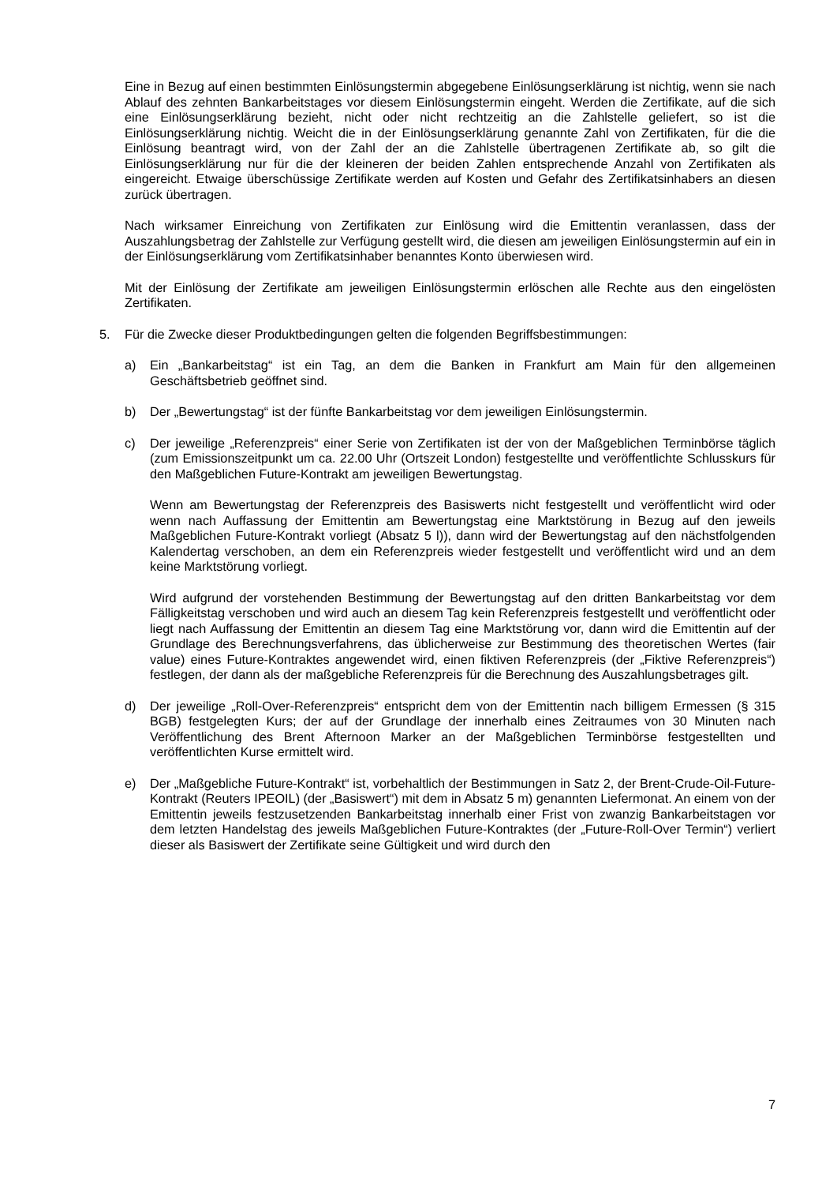Eine in Bezug auf einen bestimmten Einlösungstermin abgegebene Einlösungserklärung ist nichtig, wenn sie nach Ablauf des zehnten Bankarbeitstages vor diesem Einlösungstermin eingeht. Werden die Zertifikate, auf die sich eine Einlösungserklärung bezieht, nicht oder nicht rechtzeitig an die Zahlstelle geliefert, so ist die Einlösungserklärung nichtig. Weicht die in der Einlösungserklärung genannte Zahl von Zertifikaten, für die die Einlösung beantragt wird, von der Zahl der an die Zahlstelle übertragenen Zertifikate ab, so gilt die Einlösungserklärung nur für die der kleineren der beiden Zahlen entsprechende Anzahl von Zertifikaten als eingereicht. Etwaige überschüssige Zertifikate werden auf Kosten und Gefahr des Zertifikatsinhabers an diesen zurück übertragen.
Nach wirksamer Einreichung von Zertifikaten zur Einlösung wird die Emittentin veranlassen, dass der Auszahlungsbetrag der Zahlstelle zur Verfügung gestellt wird, die diesen am jeweiligen Einlösungstermin auf ein in der Einlösungserklärung vom Zertifikatsinhaber benanntes Konto überwiesen wird.
Mit der Einlösung der Zertifikate am jeweiligen Einlösungstermin erlöschen alle Rechte aus den eingelösten Zertifikaten.
5. Für die Zwecke dieser Produktbedingungen gelten die folgenden Begriffsbestimmungen:
a) Ein „Bankarbeitstag“ ist ein Tag, an dem die Banken in Frankfurt am Main für den allgemeinen Geschäftsbetrieb geöffnet sind.
b) Der „Bewertungstag“ ist der fünfte Bankarbeitstag vor dem jeweiligen Einlösungstermin.
c) Der jeweilige „Referenzpreis“ einer Serie von Zertifikaten ist der von der Maßgeblichen Terminbörse täglich (zum Emissionszeitpunkt um ca. 22.00 Uhr (Ortszeit London) festgestellte und veröffentlichte Schlusskurs für den Maßgeblichen Future-Kontrakt am jeweiligen Bewertungstag.
Wenn am Bewertungstag der Referenzpreis des Basiswerts nicht festgestellt und veröffentlicht wird oder wenn nach Auffassung der Emittentin am Bewertungstag eine Marktstörung in Bezug auf den jeweils Maßgeblichen Future-Kontrakt vorliegt (Absatz 5 l)), dann wird der Bewertungstag auf den nächstfolgenden Kalendertag verschoben, an dem ein Referenzpreis wieder festgestellt und veröffentlicht wird und an dem keine Marktstörung vorliegt.
Wird aufgrund der vorstehenden Bestimmung der Bewertungstag auf den dritten Bankarbeitstag vor dem Fälligkeitstag verschoben und wird auch an diesem Tag kein Referenzpreis festgestellt und veröffentlicht oder liegt nach Auffassung der Emittentin an diesem Tag eine Marktstörung vor, dann wird die Emittentin auf der Grundlage des Berechnungsverfahrens, das üblicherweise zur Bestimmung des theoretischen Wertes (fair value) eines Future-Kontraktes angewendet wird, einen fiktiven Referenzpreis (der „Fiktive Referenzpreis“) festlegen, der dann als der maßgebliche Referenzpreis für die Berechnung des Auszahlungsbetrages gilt.
d) Der jeweilige „Roll-Over-Referenzpreis“ entspricht dem von der Emittentin nach billigem Ermessen (§ 315 BGB) festgelegten Kurs; der auf der Grundlage der innerhalb eines Zeitraumes von 30 Minuten nach Veröffentlichung des Brent Afternoon Marker an der Maßgeblichen Terminbörse festgestellten und veröffentlichten Kurse ermittelt wird.
e) Der „Maßgebliche Future-Kontrakt“ ist, vorbehaltlich der Bestimmungen in Satz 2, der Brent-Crude-Oil-Future-Kontrakt (Reuters IPEOIL) (der „Basiswert“) mit dem in Absatz 5 m) genannten Liefermonat. An einem von der Emittentin jeweils festzusetzenden Bankarbeitstag innerhalb einer Frist von zwanzig Bankarbeitstagen vor dem letzten Handelstag des jeweils Maßgeblichen Future-Kontraktes (der „Future-Roll-Over Termin“) verliert dieser als Basiswert der Zertifikate seine Gültigkeit und wird durch den
7